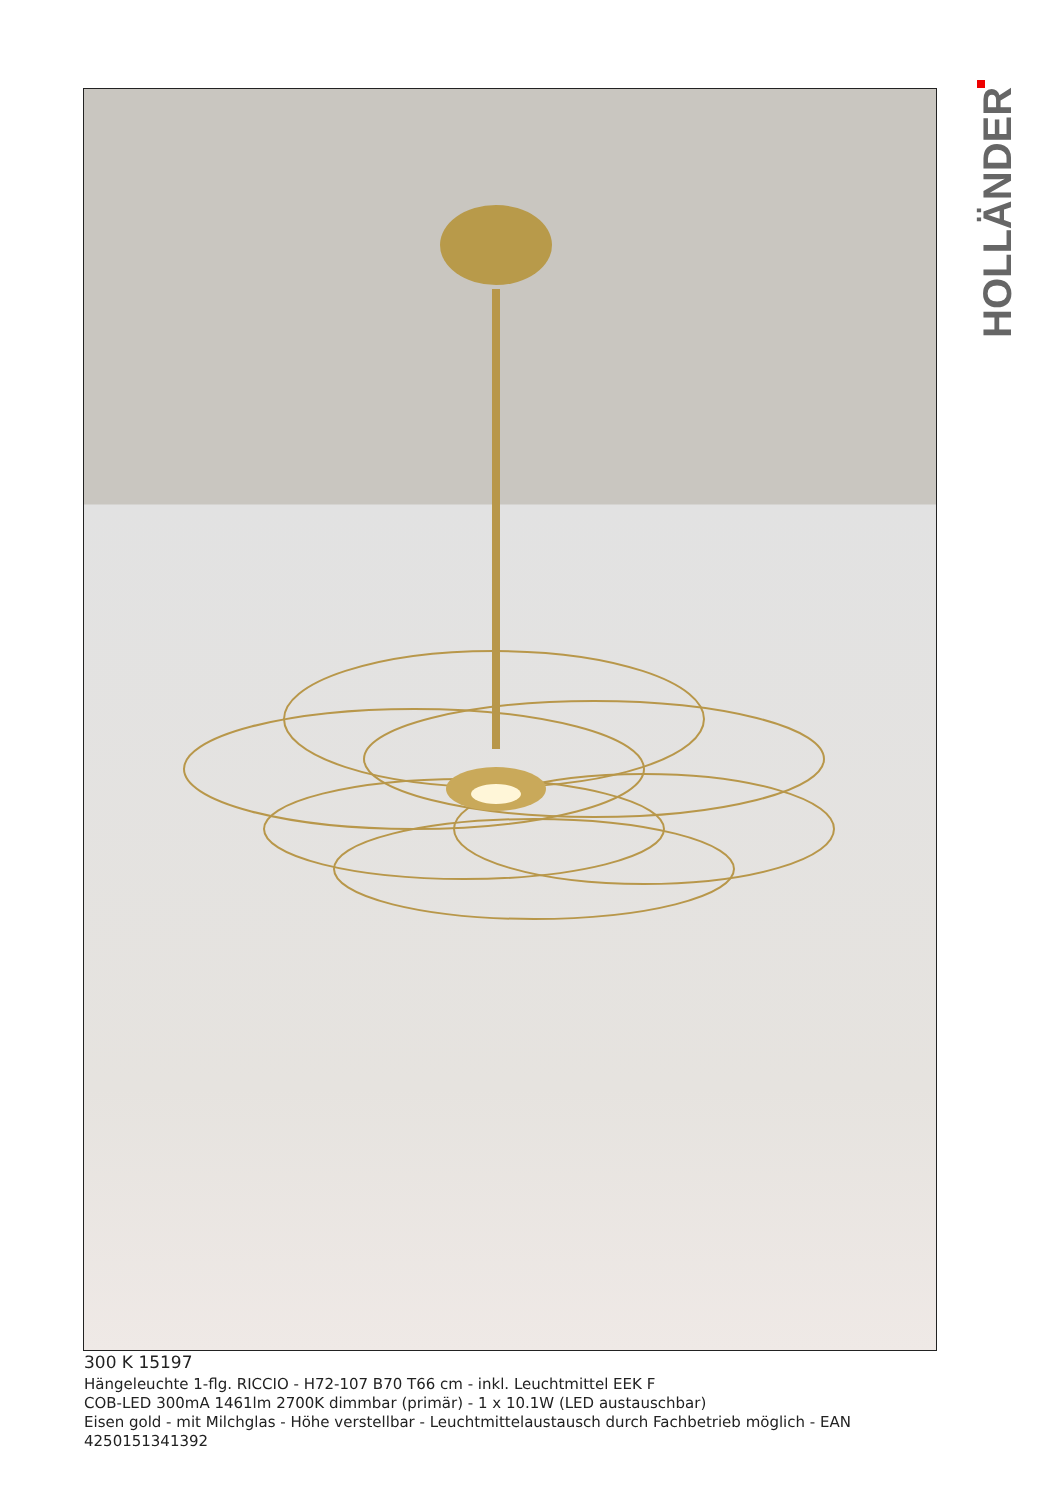HOLLÄNDER
300 K 15197
Hängeleuchte 1-flg. RICCIO - H72-107 B70 T66 cm - inkl. Leuchtmittel EEK F
COB-LED 300mA 1461lm 2700K dimmbar (primär) - 1 x 10.1W (LED austauschbar)
Eisen gold - mit Milchglas - Höhe verstellbar - Leuchtmittelaustausch durch Fachbetrieb möglich - EAN 4250151341392